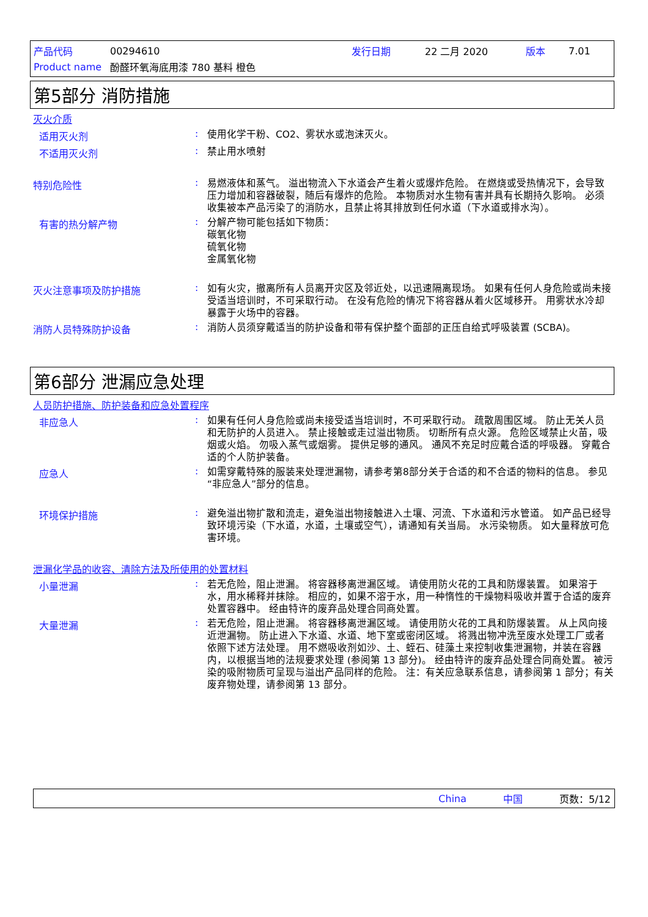| 产品代码 | 00294610 | 发行日期 | 22 二月 2020 | 版本 | 7.01 |
| Product name | 酚醛环氧海底用漆 780 基料 橙色 | | | | |
第5部分 消防措施
灭火介质
适用灭火剂 :
使用化学干粉、CO2、雾状水或泡沫灭火。
不适用灭火剂 :
禁止用水喷射
特别危险性 :
易燃液体和蒸气。 溢出物流入下水道会产生着火或爆炸危险。 在燃烧或受热情况下，会导致压力增加和容器破裂，随后有爆炸的危险。 本物质对水生物有害并具有长期持久影响。 必须收集被本产品污染了的消防水，且禁止将其排放到任何水道（下水道或排水沟）。
有害的热分解产物 :
分解产物可能包括如下物质：
碳氧化物
硫氧化物
金属氧化物
灭火注意事项及防护措施 :
如有火灾，撤离所有人员离开灾区及邻近处，以迅速隔离现场。 如果有任何人身危险或尚未接受适当培训时，不可采取行动。 在没有危险的情况下将容器从着火区域移开。 用雾状水冷却暴露于火场中的容器。
消防人员特殊防护设备 :
消防人员须穿戴适当的防护设备和带有保护整个面部的正压自给式呼吸装置 (SCBA)。
第6部分 泄漏应急处理
人员防护措施、防护装备和应急处置程序
非应急人 :
如果有任何人身危险或尚未接受适当培训时，不可采取行动。 疏散周围区域。 防止无关人员和无防护的人员进入。 禁止接触或走过溢出物质。 切断所有点火源。 危险区域禁止火苗，吸烟或火焰。 勿吸入蒸气或烟雾。 提供足够的通风。 通风不充足时应戴合适的呼吸器。 穿戴合适的个人防护装备。
应急人 :
如需穿戴特殊的服装来处理泄漏物，请参考第8部分关于合适的和不合适的物料的信息。 参见“非应急人”部分的信息。
环境保护措施 :
避免溢出物扩散和流走，避免溢出物接触进入土壤、河流、下水道和污水管道。 如产品已经导致环境污染（下水道，水道，土壤或空气），请通知有关当局。 水污染物质。 如大量释放可危害环境。
泄漏化学品的收容、清除方法及所使用的处置材料
小量泄漏 :
若无危险，阻止泄漏。 将容器移离泄漏区域。 请使用防火花的工具和防爆装置。 如果溶于水，用水稀释并抹除。 相应的，如果不溶于水，用一种惰性的干燥物料吸收并置于合适的废弃处置容器中。 经由特许的废弃品处理合同商处置。
大量泄漏 :
若无危险，阻止泄漏。 将容器移离泄漏区域。 请使用防火花的工具和防爆装置。 从上风向接近泄漏物。 防止进入下水道、水道、地下室或密闭区域。 将溅出物冲洗至废水处理工厂或者依照下述方法处理。 用不燃吸收剂如沙、土、蛭石、硅藻土来控制收集泄漏物，并装在容器内，以根据当地的法规要求处理 (参阅第 13 部分)。 经由特许的废弃品处理合同商处置。 被污染的吸附物质可呈现与溢出产品同样的危险。 注：有关应急联系信息，请参阅第 1 部分；有关废弃物处理，请参阅第 13 部分。
China 中国 页数：5/12